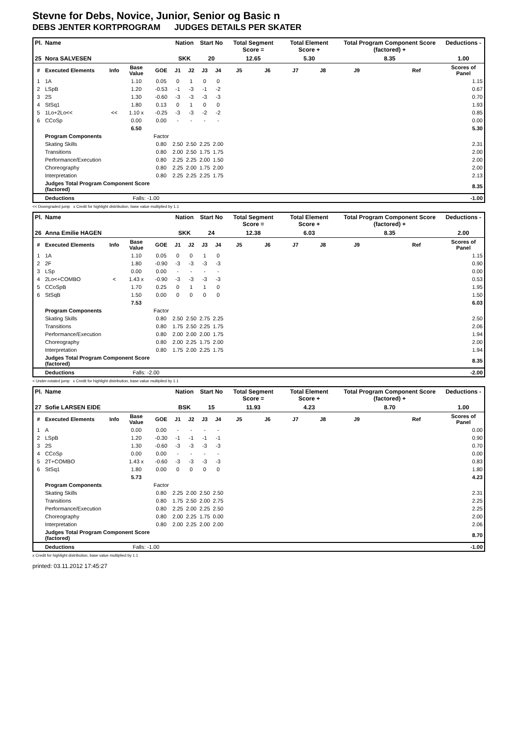Stevne for Debs, Novice, Junior, Senior og Basic n
DEBS JENTER KORTPROGRAM JUDGES DETAILS PER SKATER
| Pl. | Name | | | | Nation | | Start No | | Total Segment Score = | | Total Element Score + | | Total Program Component Score (factored) + | | | Deductions - |
| --- | --- | --- | --- | --- | --- | --- | --- | --- | --- | --- | --- | --- | --- | --- | --- | --- |
| 25 | Nora SALVESEN | | | | SKK | | 20 | | 12.65 | | 5.30 | | 8.35 | | | 1.00 |
| # | Executed Elements | Info | Base Value | GOE | J1 | J2 | J3 | J4 | J5 | J6 | J7 | J8 | J9 | | Ref | Scores of Panel |
| 1 | 1A | | 1.10 | 0.05 | 0 | 1 | 0 | 0 | | | | | | | | 1.15 |
| 2 | LSpB | | 1.20 | -0.53 | -1 | -3 | -1 | -2 | | | | | | | | 0.67 |
| 3 | 2S | | 1.30 | -0.60 | -3 | -3 | -3 | -3 | | | | | | | | 0.70 |
| 4 | StSq1 | | 1.80 | 0.13 | 0 | 1 | 0 | 0 | | | | | | | | 1.93 |
| 5 | 1Lo+2Lo<< | << | 1.10 x | -0.25 | -3 | -3 | -2 | -2 | | | | | | | | 0.85 |
| 6 | CCoSp | | 0.00 | 0.00 | - | - | - | - | | | | | | | | 0.00 |
| | | | 6.50 | | | | | | | | | | | | | 5.30 |
| | Program Components | | | Factor | | | | | | | | | | | | |
| | Skating Skills | | | 0.80 | 2.50 | 2.50 | 2.25 | 2.00 | | | | | | | | 2.31 |
| | Transitions | | | 0.80 | 2.00 | 2.50 | 1.75 | 1.75 | | | | | | | | 2.00 |
| | Performance/Execution | | | 0.80 | 2.25 | 2.25 | 2.00 | 1.50 | | | | | | | | 2.00 |
| | Choreography | | | 0.80 | 2.25 | 2.00 | 1.75 | 2.00 | | | | | | | | 2.00 |
| | Interpretation | | | 0.80 | 2.25 | 2.25 | 2.25 | 1.75 | | | | | | | | 2.13 |
| | Judges Total Program Component Score (factored) | | | | | | | | | | | | | | | 8.35 |
| | Deductions | | Falls: -1.00 | | | | | | | | | | | | | -1.00 |
<< Downgraded jump x Credit for highlight distribution, base value multiplied by 1.1
| Pl. | Name | | | | Nation | | Start No | | Total Segment Score = | | Total Element Score + | | Total Program Component Score (factored) + | | | Deductions - |
| --- | --- | --- | --- | --- | --- | --- | --- | --- | --- | --- | --- | --- | --- | --- | --- | --- |
| 26 | Anna Emilie HAGEN | | | | SKK | | 24 | | 12.38 | | 6.03 | | 8.35 | | | 2.00 |
| # | Executed Elements | Info | Base Value | GOE | J1 | J2 | J3 | J4 | J5 | J6 | J7 | J8 | J9 | | Ref | Scores of Panel |
| 1 | 1A | | 1.10 | 0.05 | 0 | 0 | 1 | 0 | | | | | | | | 1.15 |
| 2 | 2F | | 1.80 | -0.90 | -3 | -3 | -3 | -3 | | | | | | | | 0.90 |
| 3 | LSp | | 0.00 | 0.00 | - | - | - | - | | | | | | | | 0.00 |
| 4 | 2Lo<+COMBO | < | 1.43 x | -0.90 | -3 | -3 | -3 | -3 | | | | | | | | 0.53 |
| 5 | CCoSpB | | 1.70 | 0.25 | 0 | 1 | 1 | 0 | | | | | | | | 1.95 |
| 6 | StSqB | | 1.50 | 0.00 | 0 | 0 | 0 | 0 | | | | | | | | 1.50 |
| | | | 7.53 | | | | | | | | | | | | | 6.03 |
| | Program Components | | | Factor | | | | | | | | | | | | |
| | Skating Skills | | | 0.80 | 2.50 | 2.50 | 2.75 | 2.25 | | | | | | | | 2.50 |
| | Transitions | | | 0.80 | 1.75 | 2.50 | 2.25 | 1.75 | | | | | | | | 2.06 |
| | Performance/Execution | | | 0.80 | 2.00 | 2.00 | 2.00 | 1.75 | | | | | | | | 1.94 |
| | Choreography | | | 0.80 | 2.00 | 2.25 | 1.75 | 2.00 | | | | | | | | 2.00 |
| | Interpretation | | | 0.80 | 1.75 | 2.00 | 2.25 | 1.75 | | | | | | | | 1.94 |
| | Judges Total Program Component Score (factored) | | | | | | | | | | | | | | | 8.35 |
| | Deductions | | Falls: -2.00 | | | | | | | | | | | | | -2.00 |
< Under-rotated jump x Credit for highlight distribution, base value multiplied by 1.1
| Pl. | Name | | | | Nation | | Start No | | Total Segment Score = | | Total Element Score + | | Total Program Component Score (factored) + | | | Deductions - |
| --- | --- | --- | --- | --- | --- | --- | --- | --- | --- | --- | --- | --- | --- | --- | --- | --- |
| 27 | Sofie LARSEN EIDE | | | | BSK | | 15 | | 11.93 | | 4.23 | | 8.70 | | | 1.00 |
| # | Executed Elements | Info | Base Value | GOE | J1 | J2 | J3 | J4 | J5 | J6 | J7 | J8 | J9 | | Ref | Scores of Panel |
| 1 | A | | 0.00 | 0.00 | - | - | - | - | | | | | | | | 0.00 |
| 2 | LSpB | | 1.20 | -0.30 | -1 | -1 | -1 | -1 | | | | | | | | 0.90 |
| 3 | 2S | | 1.30 | -0.60 | -3 | -3 | -3 | -3 | | | | | | | | 0.70 |
| 4 | CCoSp | | 0.00 | 0.00 | - | - | - | - | | | | | | | | 0.00 |
| 5 | 2T+COMBO | | 1.43 x | -0.60 | -3 | -3 | -3 | -3 | | | | | | | | 0.83 |
| 6 | StSq1 | | 1.80 | 0.00 | 0 | 0 | 0 | 0 | | | | | | | | 1.80 |
| | | | 5.73 | | | | | | | | | | | | | 4.23 |
| | Program Components | | | Factor | | | | | | | | | | | | |
| | Skating Skills | | | 0.80 | 2.25 | 2.00 | 2.50 | 2.50 | | | | | | | | 2.31 |
| | Transitions | | | 0.80 | 1.75 | 2.50 | 2.00 | 2.75 | | | | | | | | 2.25 |
| | Performance/Execution | | | 0.80 | 2.25 | 2.00 | 2.25 | 2.50 | | | | | | | | 2.25 |
| | Choreography | | | 0.80 | 2.00 | 2.25 | 1.75 | 0.00 | | | | | | | | 2.00 |
| | Interpretation | | | 0.80 | 2.00 | 2.25 | 2.00 | 2.00 | | | | | | | | 2.06 |
| | Judges Total Program Component Score (factored) | | | | | | | | | | | | | | | 8.70 |
| | Deductions | | Falls: -1.00 | | | | | | | | | | | | | -1.00 |
x Credit for highlight distribution, base value multiplied by 1.1
printed: 03.11.2012 17:45:27